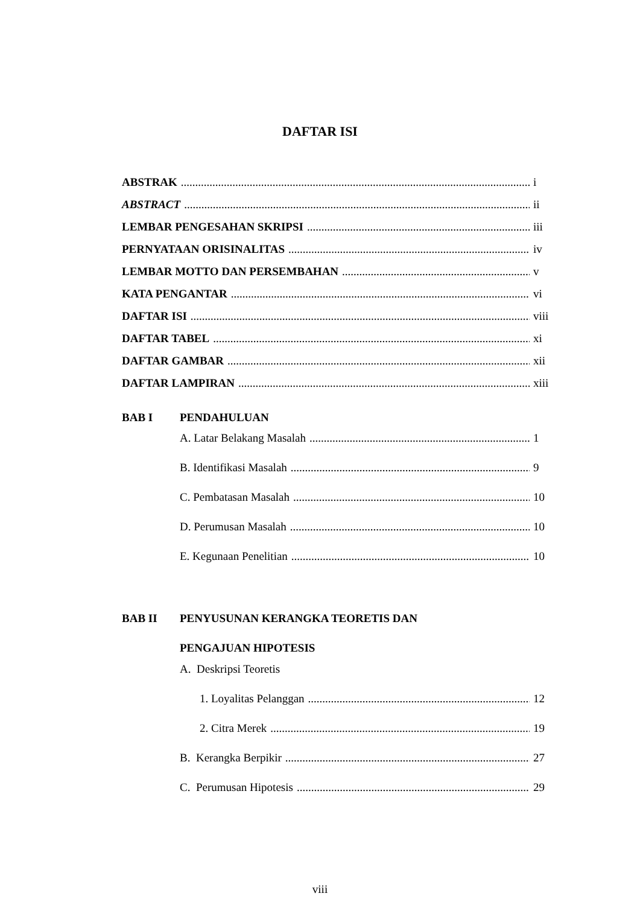DAFTAR ISI
ABSTRAK i
ABSTRACT ii
LEMBAR PENGESAHAN SKRIPSI iii
PERNYATAAN ORISINALITAS iv
LEMBAR MOTTO DAN PERSEMBAHAN v
KATA PENGANTAR vi
DAFTAR ISI viii
DAFTAR TABEL xi
DAFTAR GAMBAR xii
DAFTAR LAMPIRAN xiii
BAB I PENDAHULUAN
A. Latar Belakang Masalah 1
B. Identifikasi Masalah 9
C. Pembatasan Masalah 10
D. Perumusan Masalah 10
E. Kegunaan Penelitian 10
BAB II PENYUSUNAN KERANGKA TEORETIS DAN
PENGAJUAN HIPOTESIS
A. Deskripsi Teoretis
1. Loyalitas Pelanggan 12
2. Citra Merek 19
B. Kerangka Berpikir 27
C. Perumusan Hipotesis 29
viii